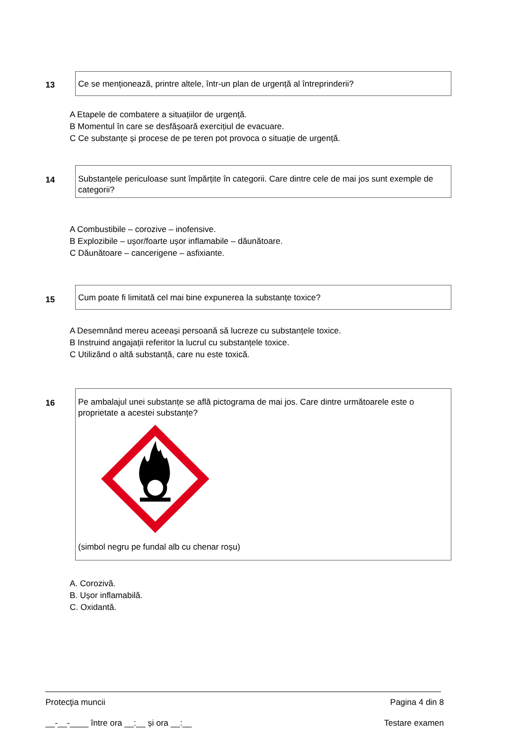13
Ce se menționează, printre altele, într-un plan de urgență al întreprinderii?
A Etapele de combatere a situațiilor de urgență.
B Momentul în care se desfășoară exercițiul de evacuare.
C Ce substanțe și procese de pe teren pot provoca o situație de urgență.
14
Substanțele periculoase sunt împărțite în categorii. Care dintre cele de mai jos sunt exemple de categorii?
A Combustibile – corozive – inofensive.
B Explozibile – ușor/foarte ușor inflamabile – dăunătoare.
C Dăunătoare – cancerigene – asfixiante.
15
Cum poate fi limitată cel mai bine expunerea la substanțe toxice?
A Desemnând mereu aceeași persoană să lucreze cu substanțele toxice.
B Instruind angajații referitor la lucrul cu substanțele toxice.
C Utilizând o altă substanță, care nu este toxică.
16
Pe ambalajul unei substanțe se află pictograma de mai jos. Care dintre următoarele este o proprietate a acestei substanțe? (simbol negru pe fundal alb cu chenar roșu)
A. Corozivă.
B. Ușor inflamabilă.
C. Oxidantă.
Protecţia muncii Pagina 4 din 8
__-__-____ între ora __:__ și ora __:__ Testare examen